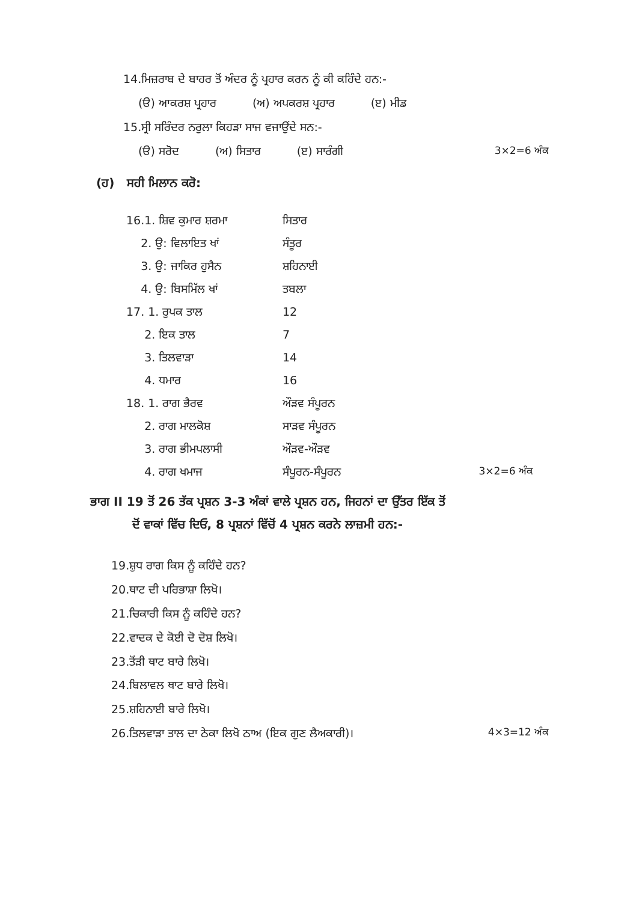14.ਮਿਜ਼ਰਾਬ ਦੇ ਬਾਹਰ ਤੋਂ ਅੰਦਰ ਨੂੰ ਪ੍ਰਹਾਰ ਕਰਨ ਨੂੰ ਕੀ ਕਹਿੰਦੇ ਹਨ:-
(ੳ) ਆਕਰਸ਼ ਪ੍ਰਹਾਰ (ਅ) ਅਪਕਰਸ਼ ਪ੍ਰਹਾਰ (ੲ) ਮੀਡ
15.ਸ੍ਰੀ ਸਰਿੰਦਰ ਨਰੁਲਾ ਕਿਹੜਾ ਸਾਜ ਵਜਾਉਂਦੇ ਸਨ:-
(ੳ) ਸਰੋਦ (ਅ) ਸਿਤਾਰ (ੲ) ਸਾਰੰਗੀ 3×2=6 ਅੰਕ
(ਹ) ਸਹੀ ਮਿਲਾਨ ਕਰੋ:
| 16.1. ਸ਼ਿਵ ਕੁਮਾਰ ਸ਼ਰਮਾ | ਸਿਤਾਰ | |
| 2. ਉ: ਵਿਲਾਇਤ ਖਾਂ | ਸੰਤੂਰ | |
| 3. ਉ: ਜਾਕਿਰ ਹੁਸੈਨ | ਸ਼ਹਿਨਾਈ | |
| 4. ਉ: ਬਿਸਮਿੱਲ ਖਾਂ | ਤਬਲਾ | |
| 17. 1. ਰੁਪਕ ਤਾਲ | 12 | |
| 2. ਇਕ ਤਾਲ | 7 | |
| 3. ਤਿਲਵਾੜਾ | 14 | |
| 4. ਧਮਾਰ | 16 | |
| 18. 1. ਰਾਗ ਭੈਰਵ | ਔੜਵ ਸੰਪੂਰਨ | |
| 2. ਰਾਗ ਮਾਲਕੋਸ਼ | ਸਾੜਵ ਸੰਪੂਰਨ | |
| 3. ਰਾਗ ਭੀਮਪਲਾਸੀ | ਔੜਵ-ਔੜਵ | |
| 4. ਰਾਗ ਖਮਾਜ | ਸੰਪੂਰਨ-ਸੰਪੂਰਨ | 3×2=6 ਅੰਕ |
ਭਾਗ II 19 ਤੋਂ 26 ਤੱਕ ਪ੍ਰਸ਼ਨ 3-3 ਅੰਕਾਂ ਵਾਲੇ ਪ੍ਰਸ਼ਨ ਹਨ, ਜਿਹਨਾਂ ਦਾ ਉੱਤਰ ਇੱਕ ਤੋਂ
ਦੋਂ ਵਾਕਾਂ ਵਿੱਚ ਦਿਓ, 8 ਪ੍ਰਸ਼ਨਾਂ ਵਿੱਚੋਂ 4 ਪ੍ਰਸ਼ਨ ਕਰਨੇ ਲਾਜ਼ਮੀ ਹਨ:-
19.ਸ਼ੁਧ ਰਾਗ ਕਿਸ ਨੂੰ ਕਹਿੰਦੇ ਹਨ?
20.ਥਾਟ ਦੀ ਪਰਿਭਾਸ਼ਾ ਲਿਖੋ।
21.ਚਿਕਾਰੀ ਕਿਸ ਨੂੰ ਕਹਿੰਦੇ ਹਨ?
22.ਵਾਦਕ ਦੇ ਕੋਈ ਦੋ ਦੋਸ਼ ਲਿਖੋ।
23.ਤੋਂੜੀ ਥਾਟ ਬਾਰੇ ਲਿਖੋ।
24.ਬਿਲਾਵਲ ਥਾਟ ਬਾਰੇ ਲਿਖੋ।
25.ਸ਼ਹਿਨਾਈ ਬਾਰੇ ਲਿਖੋ।
26.ਤਿਲਵਾੜਾ ਤਾਲ ਦਾ ਠੇਕਾ ਲਿਖੋ ਠਾਅ (ਇਕ ਗੁਣ ਲੈਅਕਾਰੀ)। 4×3=12 ਅੰਕ